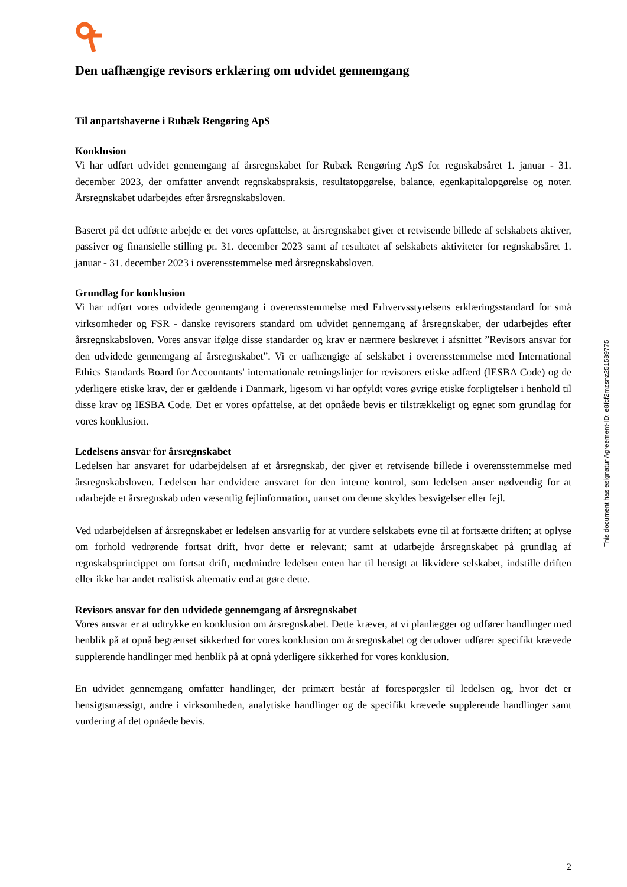Den uafhængige revisors erklæring om udvidet gennemgang
Til anpartshaverne i Rubæk Rengøring ApS
Konklusion
Vi har udført udvidet gennemgang af årsregnskabet for Rubæk Rengøring ApS for regnskabsåret 1. januar - 31. december 2023, der omfatter anvendt regnskabspraksis, resultatopgørelse, balance, egenkapitalopgørelse og noter. Årsregnskabet udarbejdes efter årsregnskabsloven.
Baseret på det udførte arbejde er det vores opfattelse, at årsregnskabet giver et retvisende billede af selskabets aktiver, passiver og finansielle stilling pr. 31. december 2023 samt af resultatet af selskabets aktiviteter for regnskabsåret 1. januar - 31. december 2023 i overensstemmelse med årsregnskabsloven.
Grundlag for konklusion
Vi har udført vores udvidede gennemgang i overensstemmelse med Erhvervsstyrelsens erklæringsstandard for små virksomheder og FSR - danske revisorers standard om udvidet gennemgang af årsregnskaber, der udarbejdes efter årsregnskabsloven. Vores ansvar ifølge disse standarder og krav er nærmere beskrevet i afsnittet ”Revisors ansvar for den udvidede gennemgang af årsregnskabet”. Vi er uafhængige af selskabet i overensstemmelse med International Ethics Standards Board for Accountants' internationale retningslinjer for revisorers etiske adfærd (IESBA Code) og de yderligere etiske krav, der er gældende i Danmark, ligesom vi har opfyldt vores øvrige etiske forpligtelser i henhold til disse krav og IESBA Code. Det er vores opfattelse, at det opnåede bevis er tilstrækkeligt og egnet som grundlag for vores konklusion.
Ledelsens ansvar for årsregnskabet
Ledelsen har ansvaret for udarbejdelsen af et årsregnskab, der giver et retvisende billede i overensstemmelse med årsregnskabsloven. Ledelsen har endvidere ansvaret for den interne kontrol, som ledelsen anser nødvendig for at udarbejde et årsregnskab uden væsentlig fejlinformation, uanset om denne skyldes besvigelser eller fejl.
Ved udarbejdelsen af årsregnskabet er ledelsen ansvarlig for at vurdere selskabets evne til at fortsætte driften; at oplyse om forhold vedrørende fortsat drift, hvor dette er relevant; samt at udarbejde årsregnskabet på grundlag af regnskabsprincippet om fortsat drift, medmindre ledelsen enten har til hensigt at likvidere selskabet, indstille driften eller ikke har andet realistisk alternativ end at gøre dette.
Revisors ansvar for den udvidede gennemgang af årsregnskabet
Vores ansvar er at udtrykke en konklusion om årsregnskabet. Dette kræver, at vi planlægger og udfører handlinger med henblik på at opnå begrænset sikkerhed for vores konklusion om årsregnskabet og derudover udfører specifikt krævede supplerende handlinger med henblik på at opnå yderligere sikkerhed for vores konklusion.
En udvidet gennemgang omfatter handlinger, der primært består af forespørgsler til ledelsen og, hvor det er hensigtsmæssigt, andre i virksomheden, analytiske handlinger og de specifikt krævede supplerende handlinger samt vurdering af det opnåede bevis.
This document has esignatur Agreement-ID: e8fcf2mzsnz251589775
2